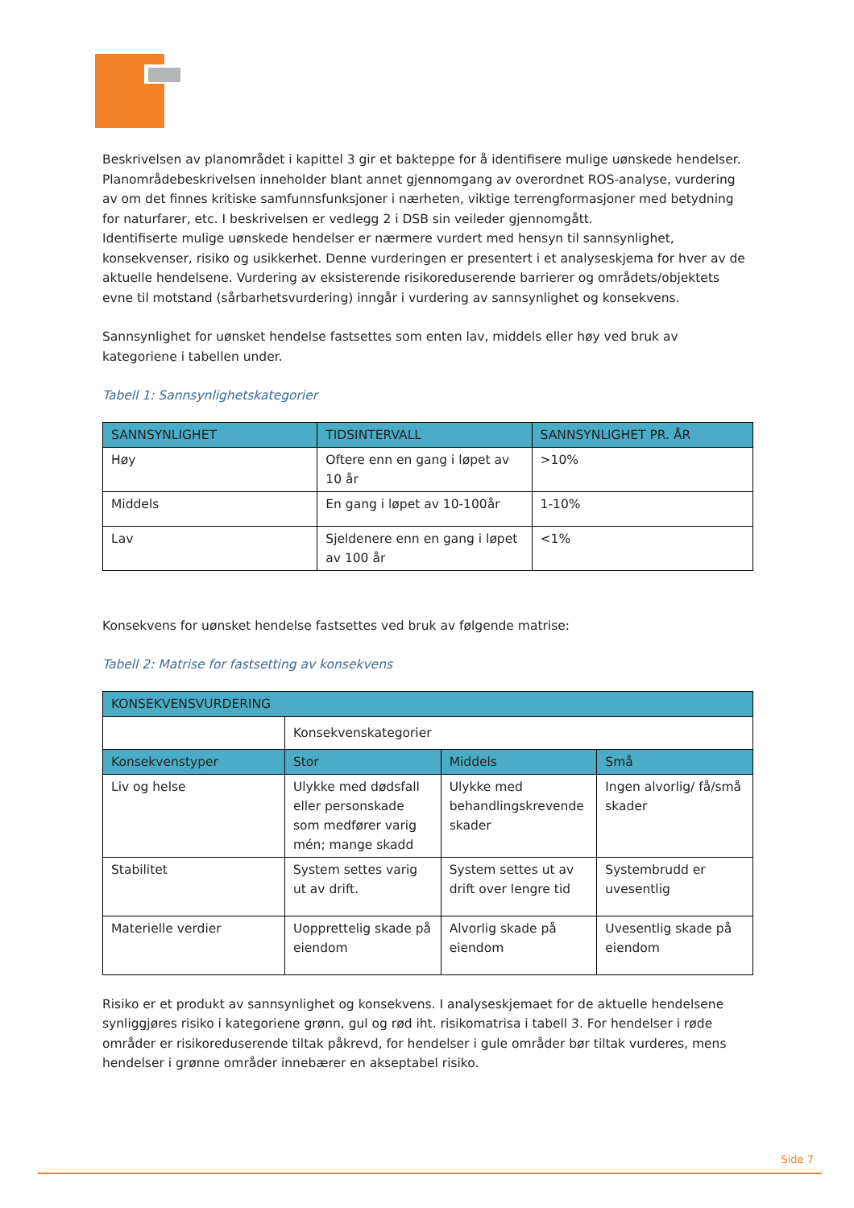Beskrivelsen av planområdet i kapittel 3 gir et bakteppe for å identifisere mulige uønskede hendelser. Planområdebeskrivelsen inneholder blant annet gjennomgang av overordnet ROS-analyse, vurdering av om det finnes kritiske samfunnsfunksjoner i nærheten, viktige terrengformasjoner med betydning for naturfarer, etc. I beskrivelsen er vedlegg 2 i DSB sin veileder gjennomgått.
Identifiserte mulige uønskede hendelser er nærmere vurdert med hensyn til sannsynlighet, konsekvenser, risiko og usikkerhet. Denne vurderingen er presentert i et analyseskjema for hver av de aktuelle hendelsene. Vurdering av eksisterende risikoreduserende barrierer og områdets/objektets evne til motstand (sårbarhetsvurdering) inngår i vurdering av sannsynlighet og konsekvens.
Sannsynlighet for uønsket hendelse fastsettes som enten lav, middels eller høy ved bruk av kategoriene i tabellen under.
Tabell 1: Sannsynlighetskategorier
| SANNSYNLIGHET | TIDSINTERVALL | SANNSYNLIGHET PR. ÅR |
| --- | --- | --- |
| Høy | Oftere enn en gang i løpet av 10 år | >10% |
| Middels | En gang i løpet av 10-100år | 1-10% |
| Lav | Sjeldenere enn en gang i løpet av 100 år | <1% |
Konsekvens for uønsket hendelse fastsettes ved bruk av følgende matrise:
Tabell 2: Matrise for fastsetting av konsekvens
| KONSEKVENSVURDERING | | | |
| --- | --- | --- | --- |
| | Konsekvenskategorier | | |
| Konsekvenstyper | Stor | Middels | Små |
| Liv og helse | Ulykke med dødsfall eller personskade som medfører varig mén; mange skadd | Ulykke med behandlingskrevende skader | Ingen alvorlig/ få/små skader |
| Stabilitet | System settes varig ut av drift. | System settes ut av drift over lengre tid | Systembrudd er uvesentlig |
| Materielle verdier | Uopprettelig skade på eiendom | Alvorlig skade på eiendom | Uvesentlig skade på eiendom |
Risiko er et produkt av sannsynlighet og konsekvens. I analyseskjemaet for de aktuelle hendelsene synliggjøres risiko i kategoriene grønn, gul og rød iht. risikomatrisa i tabell 3. For hendelser i røde områder er risikoreduserende tiltak påkrevd, for hendelser i gule områder bør tiltak vurderes, mens hendelser i grønne områder innebærer en akseptabel risiko.
Side 7